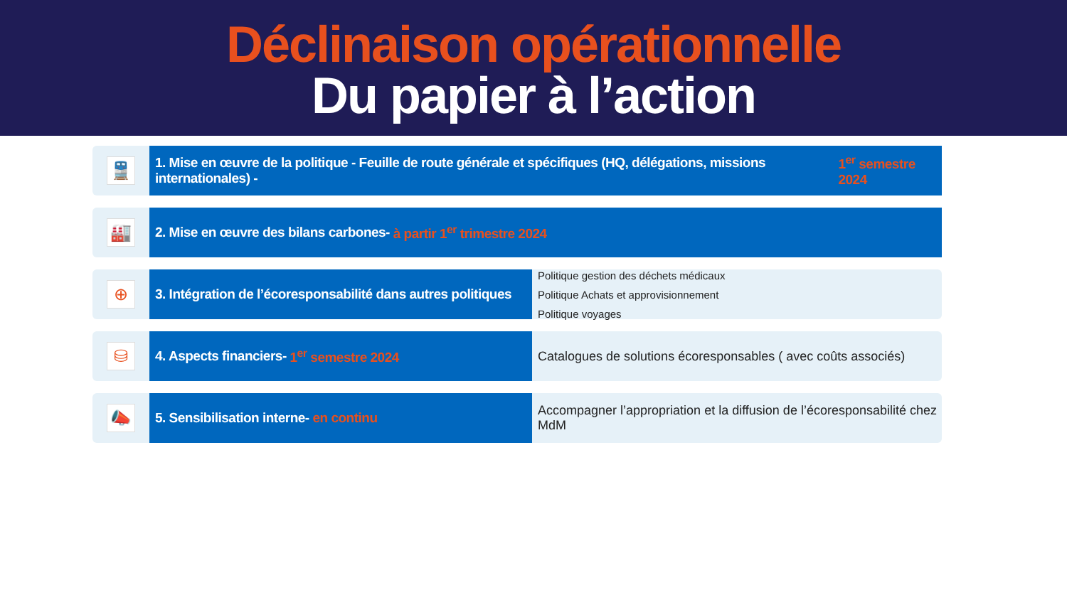Déclinaison opérationnelle
Du papier à l’action
🚆
1. Mise en œuvre de la politique - Feuille de route générale et spécifiques (HQ, délégations, missions internationales) - 1<sup>er</sup> semestre 2024
🏭
2. Mise en œuvre des bilans carbones- à partir 1<sup>er</sup> trimestre 2024
⊕
3. Intégration de l’écoresponsabilité dans autres politiques
Politique gestion des déchets médicaux
Politique Achats et approvisionnement
Politique voyages
⛁
4. Aspects financiers- 1<sup>er</sup> semestre 2024 Catalogues de solutions écoresponsables ( avec coûts associés)
📣
5. Sensibilisation interne- en continu Accompagner l’appropriation et la diffusion de l’écoresponsabilité chez MdM